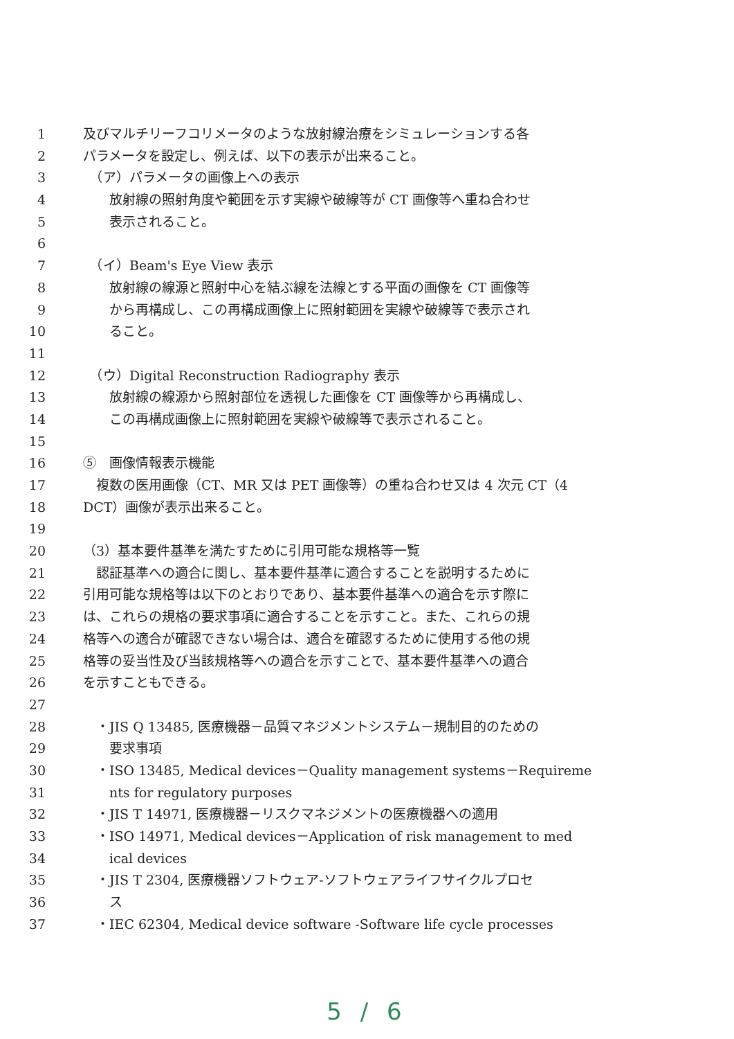1 及びマルチリーフコリメータのような放射線治療をシミュレーションする各
2 パラメータを設定し、例えば、以下の表示が出来ること。
3　（ア）パラメータの画像上への表示
4　　放射線の照射角度や範囲を示す実線や破線等が CT 画像等へ重ね合わせ
5　　表示されること。
6
7　（イ）Beam's Eye View 表示
8　　放射線の線源と照射中心を結ぶ線を法線とする平面の画像を CT 画像等
9　　から再構成し、この再構成画像上に照射範囲を実線や破線等で表示され
10　　ること。
11
12　（ウ）Digital Reconstruction Radiography 表示
13　　放射線の線源から照射部位を透視した画像を CT 画像等から再構成し、
14　　この再構成画像上に照射範囲を実線や破線等で表示されること。
15
16 ⑤　画像情報表示機能
17　複数の医用画像（CT、MR 又は PET 画像等）の重ね合わせ又は 4 次元 CT（4
18 DCT）画像が表示出来ること。
19
20 （3）基本要件基準を満たすために引用可能な規格等一覧
21　認証基準への適合に関し、基本要件基準に適合することを説明するために
22 引用可能な規格等は以下のとおりであり、基本要件基準への適合を示す際に
23 は、これらの規格の要求事項に適合することを示すこと。また、これらの規
24 格等への適合が確認できない場合は、適合を確認するために使用する他の規
25 格等の妥当性及び当該規格等への適合を示すことで、基本要件基準への適合
26 を示すこともできる。
27
28　・JIS Q 13485, 医療機器－品質マネジメントシステム－規制目的のための
29　　要求事項
30　・ISO 13485, Medical devices－Quality management systems－Requireme
31　　nts for regulatory purposes
32　・JIS T 14971, 医療機器－リスクマネジメントの医療機器への適用
33　・ISO 14971, Medical devices－Application of risk management to med
34　　ical devices
35　・JIS T 2304, 医療機器ソフトウェア-ソフトウェアライフサイクルプロセ
36　　ス
37　・IEC 62304, Medical device software -Software life cycle processes
5 / 6